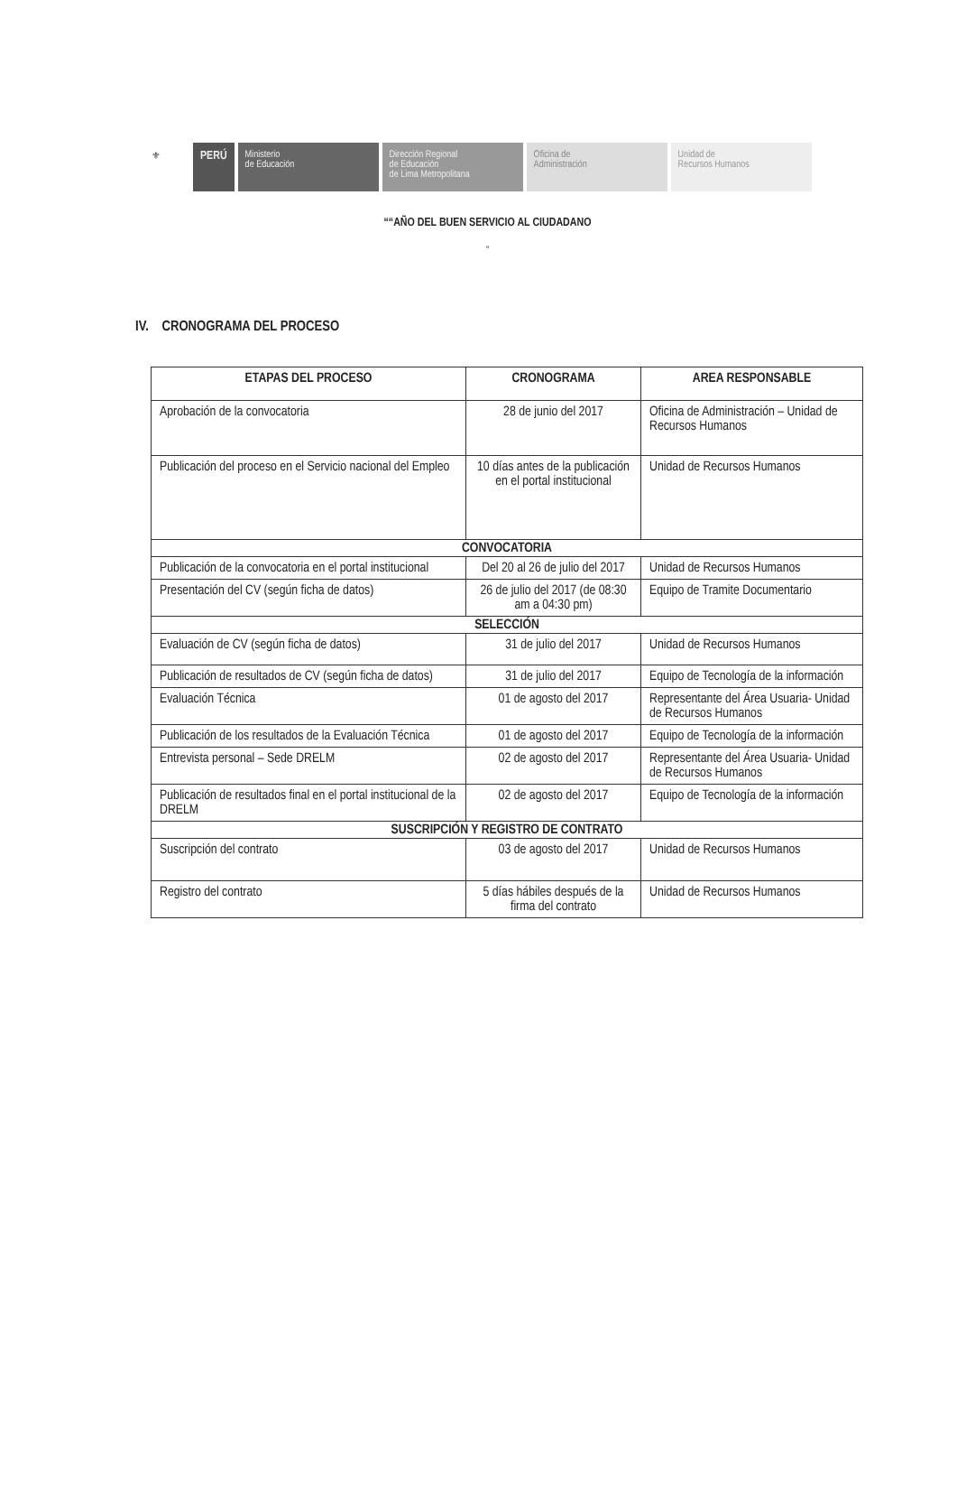⚜
PERÚ
Ministerio
de Educación
Dirección Regional
de Educación
de Lima Metropolitana
Oficina de
Administración
Unidad de
Recursos Humanos
““AÑO DEL BUEN SERVICIO AL CIUDADANO
”
IV. CRONOGRAMA DEL PROCESO
| ETAPAS DEL PROCESO | CRONOGRAMA | AREA RESPONSABLE |
| --- | --- | --- |
| Aprobación de la convocatoria | 28 de junio del 2017 | Oficina de Administración – Unidad de Recursos Humanos |
| Publicación del proceso en el Servicio nacional del Empleo | 10 días antes de la publicación en el portal institucional | Unidad de Recursos Humanos |
| CONVOCATORIA | | |
| Publicación de la convocatoria en el portal institucional | Del 20 al 26 de julio del 2017 | Unidad de Recursos Humanos |
| Presentación del CV (según ficha de datos) | 26 de julio del 2017 (de 08:30 am a 04:30 pm) | Equipo de Tramite Documentario |
| SELECCIÓN | | |
| Evaluación de CV (según ficha de datos) | 31 de julio del 2017 | Unidad de Recursos Humanos |
| Publicación de resultados de CV (según ficha de datos) | 31 de julio del 2017 | Equipo de Tecnología de la información |
| Evaluación Técnica | 01 de agosto del 2017 | Representante del Área Usuaria- Unidad de Recursos Humanos |
| Publicación de los resultados de la Evaluación Técnica | 01 de agosto del 2017 | Equipo de Tecnología de la información |
| Entrevista personal – Sede DRELM | 02 de agosto del 2017 | Representante del Área Usuaria- Unidad de Recursos Humanos |
| Publicación de resultados final en el portal institucional de la DRELM | 02 de agosto del 2017 | Equipo de Tecnología de la información |
| SUSCRIPCIÓN Y REGISTRO DE CONTRATO | | |
| Suscripción del contrato | 03 de agosto del 2017 | Unidad de Recursos Humanos |
| Registro del contrato | 5 días hábiles después de la firma del contrato | Unidad de Recursos Humanos |